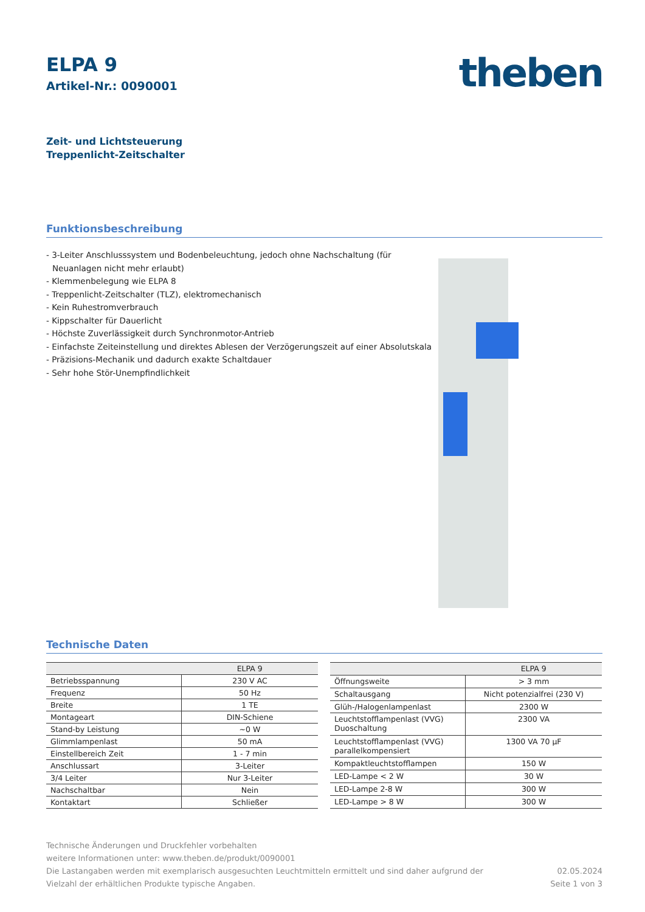ELPA 9
Artikel-Nr.: 0090001
theben
Zeit- und Lichtsteuerung
Treppenlicht-Zeitschalter
Funktionsbeschreibung
- 3-Leiter Anschlusssystem und Bodenbeleuchtung, jedoch ohne Nachschaltung (für Neuanlagen nicht mehr erlaubt)
- Klemmenbelegung wie ELPA 8
- Treppenlicht-Zeitschalter (TLZ), elektromechanisch
- Kein Ruhestromverbrauch
- Kippschalter für Dauerlicht
- Höchste Zuverlässigkeit durch Synchronmotor-Antrieb
- Einfachste Zeiteinstellung und direktes Ablesen der Verzögerungszeit auf einer Absolutskala
- Präzisions-Mechanik und dadurch exakte Schaltdauer
- Sehr hohe Stör-Unempfindlichkeit
Technische Daten
| | ELPA 9 |
| --- | --- |
| Betriebsspannung | 230 V AC |
| Frequenz | 50 Hz |
| Breite | 1 TE |
| Montageart | DIN-Schiene |
| Stand-by Leistung | ~0 W |
| Glimmlampenlast | 50 mA |
| Einstellbereich Zeit | 1 - 7 min |
| Anschlussart | 3-Leiter |
| 3/4 Leiter | Nur 3-Leiter |
| Nachschaltbar | Nein |
| Kontaktart | Schließer |
| | ELPA 9 |
| --- | --- |
| Öffnungsweite | > 3 mm |
| Schaltausgang | Nicht potenzialfrei (230 V) |
| Glüh-/Halogenlampenlast | 2300 W |
| Leuchtstofflampenlast (VVG) Duoschaltung | 2300 VA |
| Leuchtstofflampenlast (VVG) parallelkompensiert | 1300 VA 70 µF |
| Kompaktleuchtstofflampen | 150 W |
| LED-Lampe < 2 W | 30 W |
| LED-Lampe 2-8 W | 300 W |
| LED-Lampe > 8 W | 300 W |
Technische Änderungen und Druckfehler vorbehalten
weitere Informationen unter: www.theben.de/produkt/0090001
Die Lastangaben werden mit exemplarisch ausgesuchten Leuchtmitteln ermittelt und sind daher aufgrund der
Vielzahl der erhältlichen Produkte typische Angaben.
02.05.2024
Seite 1 von 3